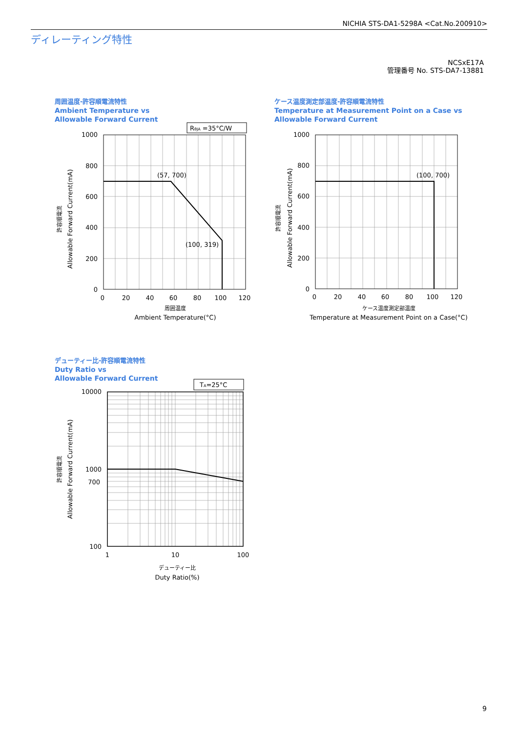NICHIA STS-DA1-5298A <Cat.No.200910>
ディレーティング特性
NCSxE17A
管理番号 No. STS-DA7-13881
周囲温度-許容順電流特性
Ambient Temperature vs
Allowable Forward Current
ケース温度測定部温度-許容順電流特性
Temperature at Measurement Point on a Case vs
Allowable Forward Current
デューティー比-許容順電流特性
Duty Ratio vs
Allowable Forward Current
RθJA =35°C/W
TA=25°C
(57, 700)
(100, 319)
(100, 700)
1000
800
600
400
200
0
1000
800
600
400
200
0
10000
1000
700
100
0
20
40
60
80
100
120
0
20
40
60
80
100
120
1
10
100
周囲温度
Ambient Temperature(°C)
ケース温度測定部温度
Temperature at Measurement Point on a Case(°C)
デューティー比
Duty Ratio(%)
許容順電流
Allowable Forward Current(mA)
許容順電流
Allowable Forward Current(mA)
許容順電流
Allowable Forward Current(mA)
9